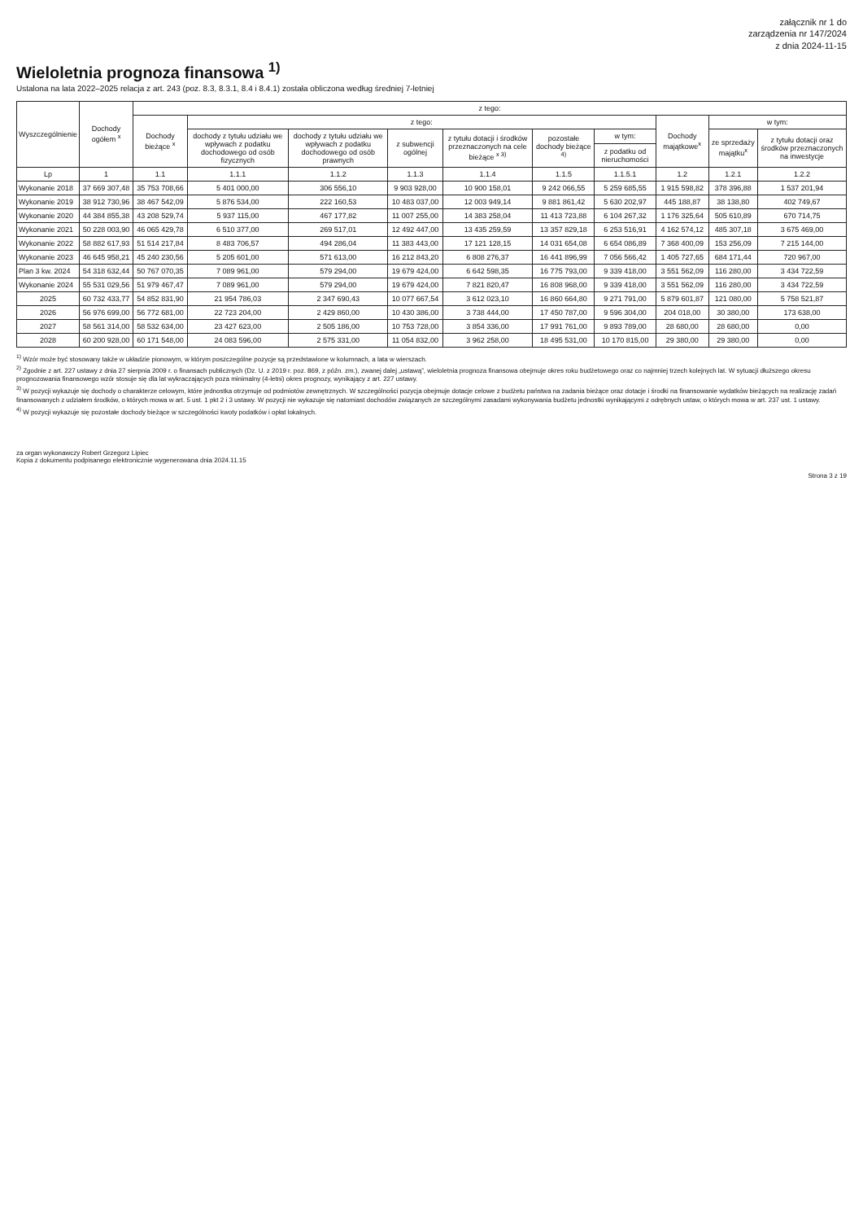załącznik nr 1 do
zarządzenia nr 147/2024
z dnia 2024-11-15
Wieloletnia prognoza finansowa <sup>1)</sup>
Ustalona na lata 2022–2025 relacja z art. 243 (poz. 8.3, 8.3.1, 8.4 i 8.4.1) została obliczona według średniej 7-letniej
| Wyszczególnienie | Dochody ogółem <sup>x</sup> | z tego: | | | | | | | | | |
| --- | --- | --- | --- | --- | --- | --- | --- | --- | --- | --- | --- |
| | | Dochody bieżące <sup>x</sup> | z tego: | | | | | | Dochody majątkowe<sup>x</sup> | w tym: | |
| | | | dochody z tytułu udziału we wpływach z podatku dochodowego od osób fizycznych | dochody z tytułu udziału we wpływach z podatku dochodowego od osób prawnych | z subwencji ogólnej | z tytułu dotacji i środków przeznaczonych na cele bieżące <sup>x 3)</sup> | pozostałe dochody bieżące <sup>4)</sup> | w tym: | | ze sprzedaży majątku<sup>x</sup> | z tytułu dotacji oraz środków przeznaczonych na inwestycje |
| | | | | | | | | z podatku od nieruchomości | | | |
| Lp | 1 | 1.1 | 1.1.1 | 1.1.2 | 1.1.3 | 1.1.4 | 1.1.5 | 1.1.5.1 | 1.2 | 1.2.1 | 1.2.2 |
| Wykonanie 2018 | 37 669 307,48 | 35 753 708,66 | 5 401 000,00 | 306 556,10 | 9 903 928,00 | 10 900 158,01 | 9 242 066,55 | 5 259 685,55 | 1 915 598,82 | 378 396,88 | 1 537 201,94 |
| Wykonanie 2019 | 38 912 730,96 | 38 467 542,09 | 5 876 534,00 | 222 160,53 | 10 483 037,00 | 12 003 949,14 | 9 881 861,42 | 5 630 202,97 | 445 188,87 | 38 138,80 | 402 749,67 |
| Wykonanie 2020 | 44 384 855,38 | 43 208 529,74 | 5 937 115,00 | 467 177,82 | 11 007 255,00 | 14 383 258,04 | 11 413 723,88 | 6 104 267,32 | 1 176 325,64 | 505 610,89 | 670 714,75 |
| Wykonanie 2021 | 50 228 003,90 | 46 065 429,78 | 6 510 377,00 | 269 517,01 | 12 492 447,00 | 13 435 259,59 | 13 357 829,18 | 6 253 516,91 | 4 162 574,12 | 485 307,18 | 3 675 469,00 |
| Wykonanie 2022 | 58 882 617,93 | 51 514 217,84 | 8 483 706,57 | 494 286,04 | 11 383 443,00 | 17 121 128,15 | 14 031 654,08 | 6 654 086,89 | 7 368 400,09 | 153 256,09 | 7 215 144,00 |
| Wykonanie 2023 | 46 645 958,21 | 45 240 230,56 | 5 205 601,00 | 571 613,00 | 16 212 843,20 | 6 808 276,37 | 16 441 896,99 | 7 056 566,42 | 1 405 727,65 | 684 171,44 | 720 967,00 |
| Plan 3 kw. 2024 | 54 318 632,44 | 50 767 070,35 | 7 089 961,00 | 579 294,00 | 19 679 424,00 | 6 642 598,35 | 16 775 793,00 | 9 339 418,00 | 3 551 562,09 | 116 280,00 | 3 434 722,59 |
| Wykonanie 2024 | 55 531 029,56 | 51 979 467,47 | 7 089 961,00 | 579 294,00 | 19 679 424,00 | 7 821 820,47 | 16 808 968,00 | 9 339 418,00 | 3 551 562,09 | 116 280,00 | 3 434 722,59 |
| 2025 | 60 732 433,77 | 54 852 831,90 | 21 954 786,03 | 2 347 690,43 | 10 077 667,54 | 3 612 023,10 | 16 860 664,80 | 9 271 791,00 | 5 879 601,87 | 121 080,00 | 5 758 521,87 |
| 2026 | 56 976 699,00 | 56 772 681,00 | 22 723 204,00 | 2 429 860,00 | 10 430 386,00 | 3 738 444,00 | 17 450 787,00 | 9 596 304,00 | 204 018,00 | 30 380,00 | 173 638,00 |
| 2027 | 58 561 314,00 | 58 532 634,00 | 23 427 623,00 | 2 505 186,00 | 10 753 728,00 | 3 854 336,00 | 17 991 761,00 | 9 893 789,00 | 28 680,00 | 28 680,00 | 0,00 |
| 2028 | 60 200 928,00 | 60 171 548,00 | 24 083 596,00 | 2 575 331,00 | 11 054 832,00 | 3 962 258,00 | 18 495 531,00 | 10 170 815,00 | 29 380,00 | 29 380,00 | 0,00 |
<sup>1)</sup> Wzór może być stosowany także w układzie pionowym, w którym poszczególne pozycje są przedstawione w kolumnach, a lata w wierszach.
<sup>2)</sup> Zgodnie z art. 227 ustawy z dnia 27 sierpnia 2009 r. o finansach publicznych (Dz. U. z 2019 r. poz. 869, z późn. zm.), zwanej dalej „ustawą”, wieloletnia prognoza finansowa obejmuje okres roku budżetowego oraz co najmniej trzech kolejnych lat. W sytuacji dłuższego okresu prognozowania finansowego wzór stosuje się dla lat wykraczających poza minimalny (4-letni) okres prognozy, wynikający z art. 227 ustawy.
<sup>3)</sup> W pozycji wykazuje się dochody o charakterze celowym, które jednostka otrzymuje od podmiotów zewnętrznych. W szczególności pozycja obejmuje dotacje celowe z budżetu państwa na zadania bieżące oraz dotacje i środki na finansowanie wydatków bieżących na realizację zadań finansowanych z udziałem środków, o których mowa w art. 5 ust. 1 pkt 2 i 3 ustawy. W pozycji nie wykazuje się natomiast dochodów związanych ze szczególnymi zasadami wykonywania budżetu jednostki wynikającymi z odrębnych ustaw, o których mowa w art. 237 ust. 1 ustawy.
<sup>4)</sup> W pozycji wykazuje się pozostałe dochody bieżące w szczególności kwoty podatków i opłat lokalnych.
za organ wykonawczy Robert Grzegorz Lipiec
Kopia z dokumentu podpisanego elektronicznie wygenerowana dnia 2024.11.15
Strona 3 z 19